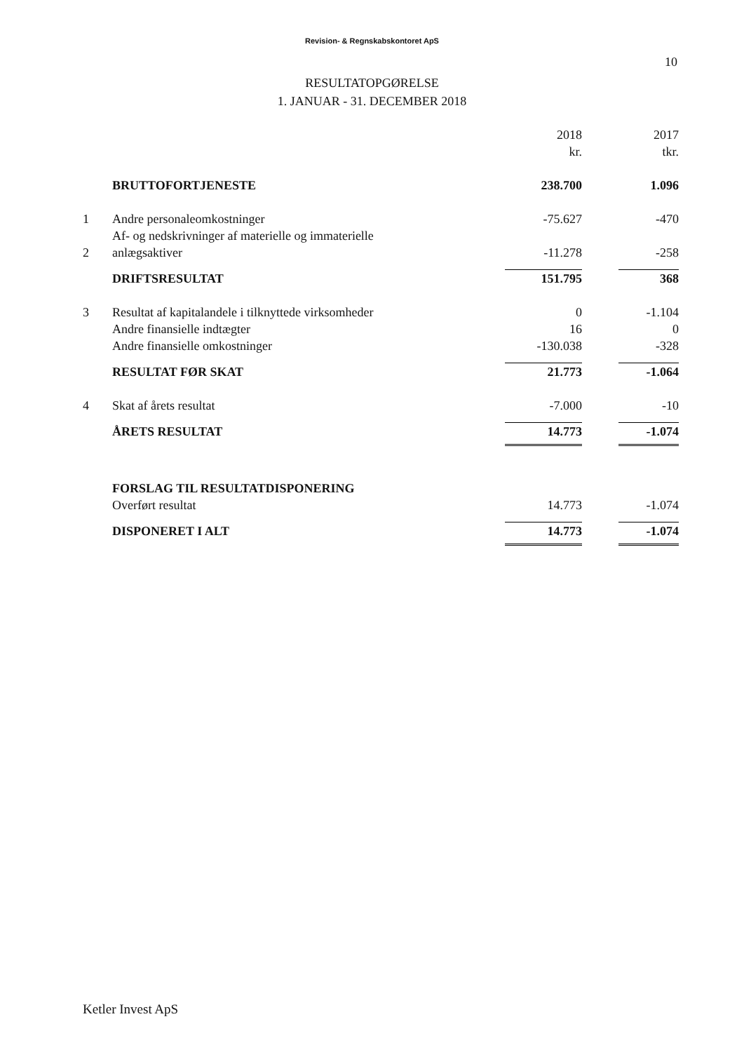Revision- & Regnskabskontoret ApS
10
RESULTATOPGØRELSE
1. JANUAR - 31. DECEMBER 2018
| | | 2018 kr. | | 2017 tkr. |
| | BRUTTOFORTJENESTE | 238.700 | | 1.096 |
| 1 | Andre personaleomkostninger | -75.627 | | -470 |
| 2 | Af- og nedskrivninger af materielle og immaterielle anlægsaktiver | -11.278 | | -258 |
| | DRIFTSRESULTAT | 151.795 | | 368 |
| 3 | Resultat af kapitalandele i tilknyttede virksomheder | 0 | | -1.104 |
| | Andre finansielle indtægter | 16 | | 0 |
| | Andre finansielle omkostninger | -130.038 | | -328 |
| | RESULTAT FØR SKAT | 21.773 | | -1.064 |
| 4 | Skat af årets resultat | -7.000 | | -10 |
| | ÅRETS RESULTAT | 14.773 | | -1.074 |
| | FORSLAG TIL RESULTATDISPONERING | | | |
| | Overført resultat | 14.773 | | -1.074 |
| | DISPONERET I ALT | 14.773 | | -1.074 |
Ketler Invest ApS